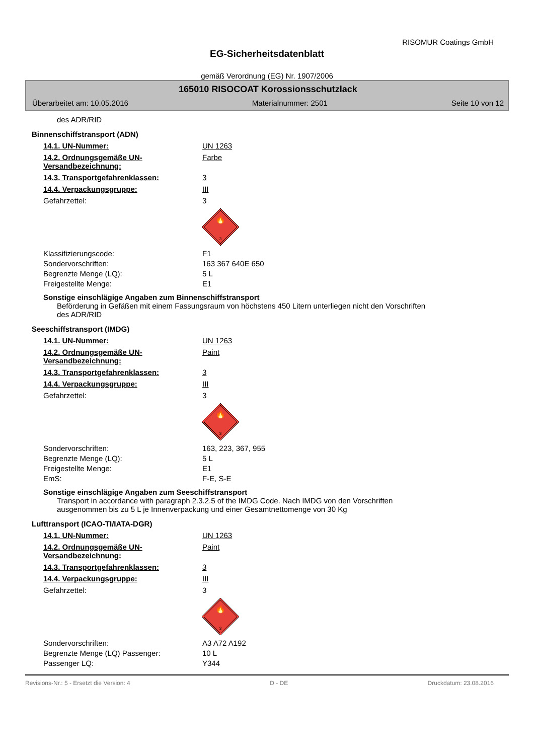RISOMUR Coatings GmbH
EG-Sicherheitsdatenblatt
gemäß Verordnung (EG) Nr. 1907/2006
165010 RISOCOAT Korossionsschutzlack
Überarbeitet am: 10.05.2016 Materialnummer: 2501 Seite 10 von 12
des ADR/RID
Binnenschiffstransport (ADN)
14.1. UN-Nummer: UN 1263
14.2. Ordnungsgemäße UN-Versandbezeichnung: Farbe
14.3. Transportgefahrenklassen: 3
14.4. Verpackungsgruppe: III
Gefahrzettel: 3
🔥
3
Klassifizierungscode: F1
Sondervorschriften: 163 367 640E 650
Begrenzte Menge (LQ): 5 L
Freigestellte Menge: E1
Sonstige einschlägige Angaben zum Binnenschiffstransport
Beförderung in Gefäßen mit einem Fassungsraum von höchstens 450 Litern unterliegen nicht den Vorschriften
des ADR/RID
Seeschiffstransport (IMDG)
14.1. UN-Nummer: UN 1263
14.2. Ordnungsgemäße UN-Versandbezeichnung: Paint
14.3. Transportgefahrenklassen: 3
14.4. Verpackungsgruppe: III
Gefahrzettel: 3
🔥
3
Sondervorschriften: 163, 223, 367, 955
Begrenzte Menge (LQ): 5 L
Freigestellte Menge: E1
EmS: F-E, S-E
Sonstige einschlägige Angaben zum Seeschiffstransport
Transport in accordance with paragraph 2.3.2.5 of the IMDG Code. Nach IMDG von den Vorschriften
ausgenommen bis zu 5 L je Innenverpackung und einer Gesamtnettomenge von 30 Kg
Lufttransport (ICAO-TI/IATA-DGR)
14.1. UN-Nummer: UN 1263
14.2. Ordnungsgemäße UN-Versandbezeichnung: Paint
14.3. Transportgefahrenklassen: 3
14.4. Verpackungsgruppe: III
Gefahrzettel: 3
🔥
3
Sondervorschriften: A3 A72 A192
Begrenzte Menge (LQ) Passenger: 10 L
Passenger LQ: Y344
Revisions-Nr.: 5 - Ersetzt die Version: 4 D - DE Druckdatum: 23.08.2016